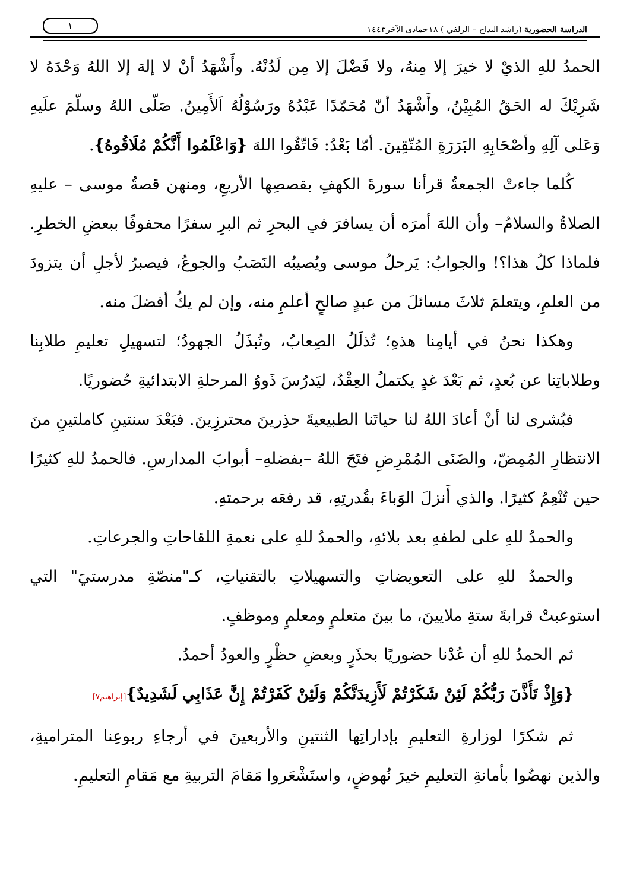الدراسة الحضورية (راشد البداح – الزلفي ) ١٨جمادى الآخر١٤٤٣ ١
الحمدُ للهِ الذيْ لا خيرَ إلا مِنهُ، ولا فَضْلَ إلا مِن لَدُنْهُ. وأَشْهَدُ أنْ لا إلهَ إلا اللهُ وَحْدَهُ لا شَرِيْكَ له الحَقُ المُبِيْنُ، وأَشْهَدُ أنّ مُحَمّدًا عَبْدُهُ ورَسُوْلُهُ اَلأَمِينُ. صَلّى اللهُ وسلّمَ علَيهِ وَعَلى آلِهِ وأصْحَابِهِ البَرَرَةِ المُتّقِينَ. أمّا بَعْدُ: فَاتّقُوا اللهَ {وَاعْلَمُوا أَنَّكُمْ مُلَاقُوهُ}.
كُلما جاءتْ الجمعةُ قرأنا سورةَ الكهفِ بقصصِها الأربعِ، ومنهن قصةُ موسى – عليهِ الصلاةُ والسلامُ– وأن اللهَ أمرَه أن يسافرَ في البحرِ ثم البرِ سفرًا محفوفًا ببعضِ الخطرِ. فلماذا كلُ هذا؟! والجوابُ: يَرحلُ موسى ويُصيبُه النَصَبُ والجوعُ، فيصبرُ لأجلِ أن يتزودَ من العلمِ، ويتعلمَ ثلاثَ مسائلَ من عبدٍ صالحٍ أعلمِ منه، وإن لم يكُ أفضلَ منه.
وهكذا نحنُ في أيامِنا هذهِ؛ تُذلَلُ الصِعابُ، وتُبذَلُ الجهودُ؛ لتسهيلِ تعليمِ طلابِنا وطلاباتِنا عن بُعدٍ، ثم بَعْدَ غدٍ يكتملُ العِقْدُ، ليَدرُسَ ذَووُ المرحلةِ الابتدائيةِ حُضوريًا.
فبُشرى لنا أنْ أعادَ اللهُ لنا حياتَنا الطبيعيةَ حذِرينَ محترزِينَ. فبَعْدَ سنتينِ كاملتينِ منَ الانتظارِ المُمِضّ، والضَنَى المُمْرِضِ فتَحَ اللهُ –بفضلهِ– أبوابَ المدارسِ. فالحمدُ للهِ كثيرًا حين تُنْعِمُ كثيرًا. والذي أَنزلَ الوَباءَ بقُدرتِهِ، قد رفعَه برحمتهِ.
والحمدُ للهِ على لطفهِ بعد بلائهِ، والحمدُ للهِ على نعمةِ اللقاحاتِ والجرعاتِ.
والحمدُ للهِ على التعويضاتِ والتسهيلاتِ بالتقنياتِ، كـ"منصّةِ مدرستيَ" التي استوعبتْ قرابةَ ستةِ ملايينَ، ما بينَ متعلمٍ ومعلمٍ وموظفٍ.
ثم الحمدُ للهِ أن عُدْنا حضوريًا بحذَرٍ وبعضِ حظْرٍ والعودُ أحمدُ.
{وَإِذْ تَأَذَّنَ رَبُّكُمْ لَئِنْ شَكَرْتُمْ لَأَزِيدَنَّكُمْ وَلَئِنْ كَفَرْتُمْ إِنَّ عَذَابِي لَشَدِيدٌ}[إبراهيم٧]
ثم شكرًا لوزارةِ التعليمِ بإداراتِها الثنتينِ والأربعينَ في أرجاءِ ربوعِنا المتراميةِ، والذين نهضُوا بأمانةِ التعليمِ خيرَ نُهوضٍ، واستَشْعَروا مَقامَ التربيةِ مع مَقامِ التعليمِ.